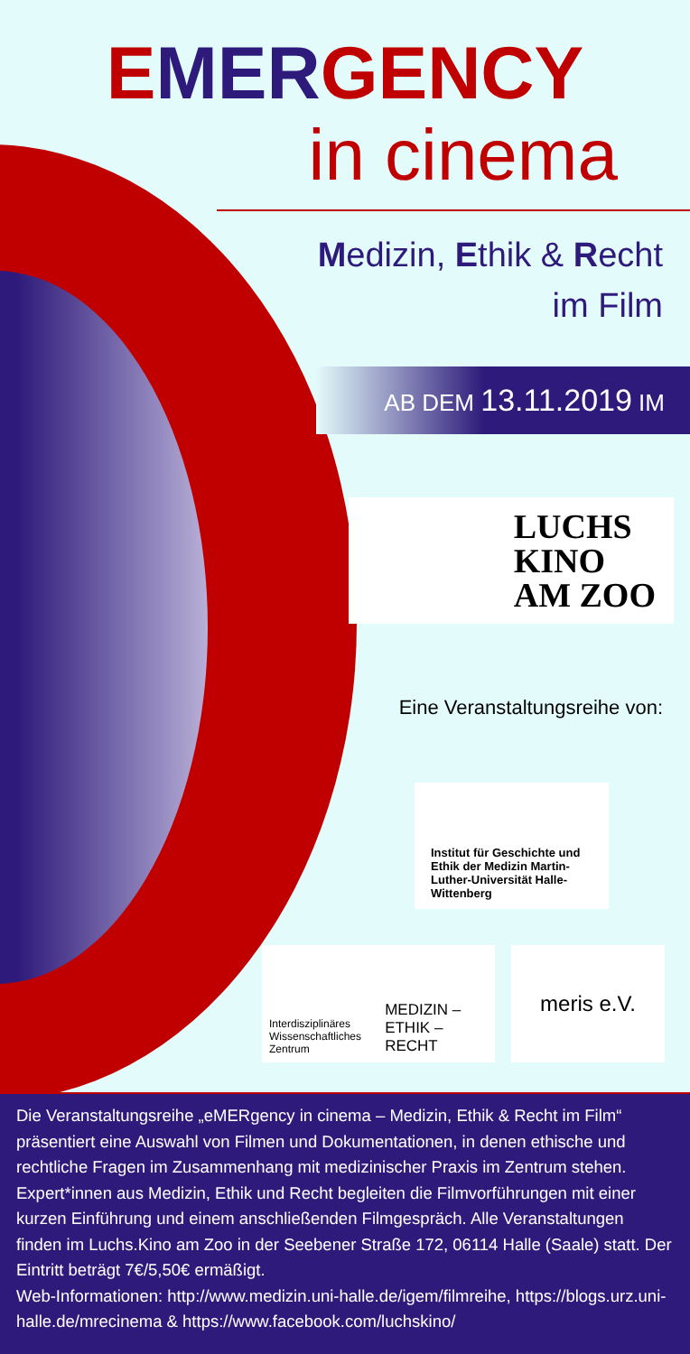EMERGENCY
in cinema
Medizin, Ethik & Recht
im Film
AB DEM 13.11.2019 IM
LUCHS
KINO
AM ZOO
Eine Veranstaltungsreihe von:
Institut für Geschichte und Ethik der Medizin Martin-Luther-Universität Halle-Wittenberg
Interdisziplinäres Wissenschaftliches Zentrum
MEDIZIN – ETHIK – RECHT
meris e.V.
Die Veranstaltungsreihe „eMERgency in cinema – Medizin, Ethik & Recht im Film“ präsentiert eine Auswahl von Filmen und Dokumentationen, in denen ethische und rechtliche Fragen im Zusammenhang mit medizinischer Praxis im Zentrum stehen. Expert*innen aus Medizin, Ethik und Recht begleiten die Filmvorführungen mit einer kurzen Einführung und einem anschließenden Filmgespräch. Alle Veranstaltungen finden im Luchs.Kino am Zoo in der Seebener Straße 172, 06114 Halle (Saale) statt. Der Eintritt beträgt 7€/5,50€ ermäßigt.
Web-Informationen: http://www.medizin.uni-halle.de/igem/filmreihe, https://blogs.urz.uni-halle.de/mrecinema & https://www.facebook.com/luchskino/